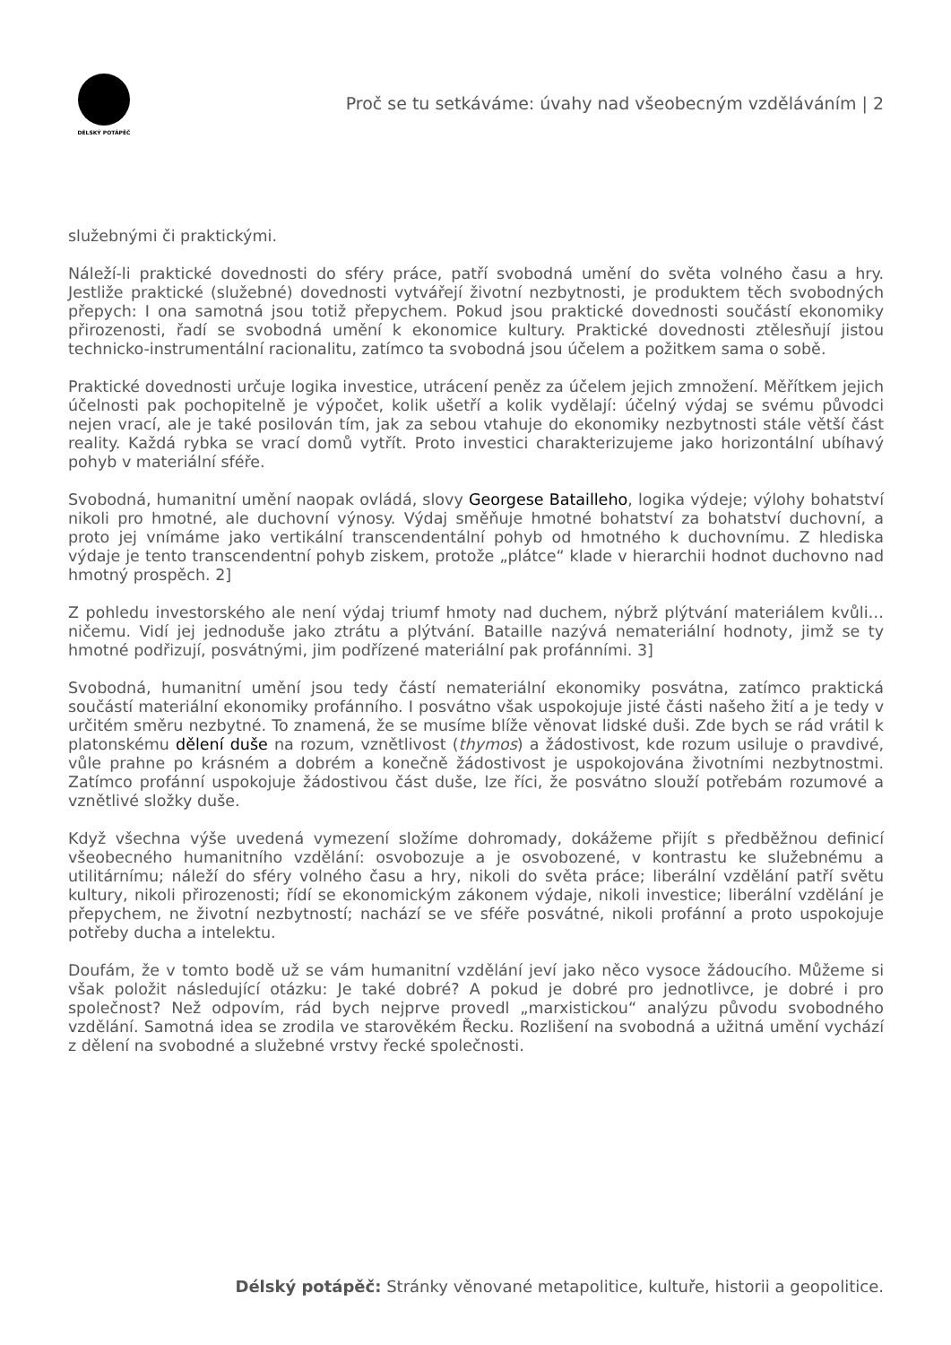DÉLSKÝ POTÁPĚČ
Proč se tu setkáváme: úvahy nad všeobecným vzděláváním | 2
služebnými či praktickými.
Náleží-li praktické dovednosti do sféry práce, patří svobodná umění do světa volného času a hry. Jestliže praktické (služebné) dovednosti vytvářejí životní nezbytnosti, je produktem těch svobodných přepych: I ona samotná jsou totiž přepychem. Pokud jsou praktické dovednosti součástí ekonomiky přirozenosti, řadí se svobodná umění k ekonomice kultury. Praktické dovednosti ztělesňují jistou technicko-instrumentální racionalitu, zatímco ta svobodná jsou účelem a požitkem sama o sobě.
Praktické dovednosti určuje logika investice, utrácení peněz za účelem jejich zmnožení. Měřítkem jejich účelnosti pak pochopitelně je výpočet, kolik ušetří a kolik vydělají: účelný výdaj se svému původci nejen vrací, ale je také posilován tím, jak za sebou vtahuje do ekonomiky nezbytnosti stále větší část reality. Každá rybka se vrací domů vytřít. Proto investici charakterizujeme jako horizontální ubíhavý pohyb v materiální sféře.
Svobodná, humanitní umění naopak ovládá, slovy Georgese Batailleho, logika výdeje; výlohy bohatství nikoli pro hmotné, ale duchovní výnosy. Výdaj směňuje hmotné bohatství za bohatství duchovní, a proto jej vnímáme jako vertikální transcendentální pohyb od hmotného k duchovnímu. Z hlediska výdaje je tento transcendentní pohyb ziskem, protože „plátce“ klade v hierarchii hodnot duchovno nad hmotný prospěch. 2]
Z pohledu investorského ale není výdaj triumf hmoty nad duchem, nýbrž plýtvání materiálem kvůli… ničemu. Vidí jej jednoduše jako ztrátu a plýtvání. Bataille nazývá nemateriální hodnoty, jimž se ty hmotné podřizují, posvátnými, jim podřízené materiální pak profánními. 3]
Svobodná, humanitní umění jsou tedy částí nemateriální ekonomiky posvátna, zatímco praktická součástí materiální ekonomiky profánního. I posvátno však uspokojuje jisté části našeho žití a je tedy v určitém směru nezbytné. To znamená, že se musíme blíže věnovat lidské duši. Zde bych se rád vrátil k platonskému dělení duše na rozum, vznětlivost (thymos) a žádostivost, kde rozum usiluje o pravdivé, vůle prahne po krásném a dobrém a konečně žádostivost je uspokojována životními nezbytnostmi. Zatímco profánní uspokojuje žádostivou část duše, lze říci, že posvátno slouží potřebám rozumové a vznětlivé složky duše.
Když všechna výše uvedená vymezení složíme dohromady, dokážeme přijít s předběžnou definicí všeobecného humanitního vzdělání: osvobozuje a je osvobozené, v kontrastu ke služebnému a utilitárnímu; náleží do sféry volného času a hry, nikoli do světa práce; liberální vzdělání patří světu kultury, nikoli přirozenosti; řídí se ekonomickým zákonem výdaje, nikoli investice; liberální vzdělání je přepychem, ne životní nezbytností; nachází se ve sféře posvátné, nikoli profánní a proto uspokojuje potřeby ducha a intelektu.
Doufám, že v tomto bodě už se vám humanitní vzdělání jeví jako něco vysoce žádoucího. Můžeme si však položit následující otázku: Je také dobré? A pokud je dobré pro jednotlivce, je dobré i pro společnost? Než odpovím, rád bych nejprve provedl „marxistickou“ analýzu původu svobodného vzdělání. Samotná idea se zrodila ve starověkém Řecku. Rozlišení na svobodná a užitná umění vychází z dělení na svobodné a služebné vrstvy řecké společnosti.
Délský potápěč: Stránky věnované metapolitice, kultuře, historii a geopolitice.